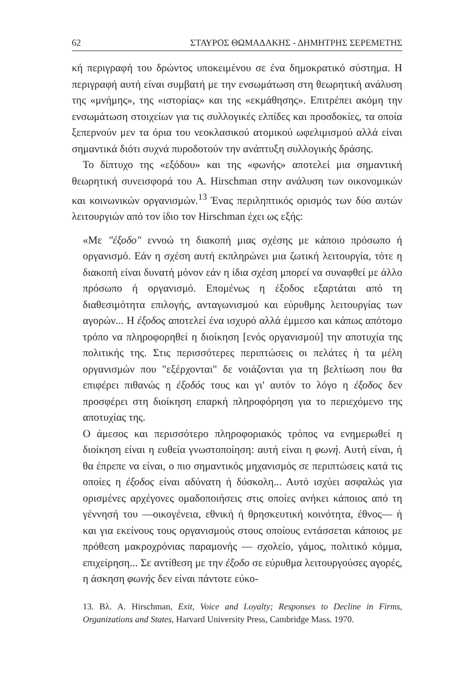62 ΣΤΑΥΡΟΣ ΘΩΜΑΔΑΚΗΣ - ΔΗΜΗΤΡΗΣ ΣΕΡΕΜΕΤΗΣ
κή περιγραφή του δρώντος υποκειμένου σε ένα δημοκρατικό σύστημα. Η περιγραφή αυτή είναι συμβατή με την ενσωμάτωση στη θεωρητική ανάλυση της «μνήμης», της «ιστορίας» και της «εκμάθησης». Επιτρέπει ακόμη την ενσωμάτωση στοιχείων για τις συλλογικές ελπίδες και προσδοκίες, τα οποία ξεπερνούν μεν τα όρια του νεοκλασικού ατομικού ωφελιμισμού αλλά είναι σημαντικά διότι συχνά πυροδοτούν την ανάπτυξη συλλογικής δράσης.
Το δίπτυχο της «εξόδου» και της «φωνής» αποτελεί μια σημαντική θεωρητική συνεισφορά του A. Hirschman στην ανάλυση των οικονομικών και κοινωνικών οργανισμών.<sup>13</sup> Ένας περιληπτικός ορισμός των δύο αυτών λειτουργιών από τον ίδιο τον Hirschman έχει ως εξής:
«Με "έξοδο" εννοώ τη διακοπή μιας σχέσης με κάποιο πρόσωπο ή οργανισμό. Εάν η σχέση αυτή εκπληρώνει μια ζωτική λειτουργία, τότε η διακοπή είναι δυνατή μόνον εάν η ίδια σχέση μπορεί να συναφθεί με άλλο πρόσωπο ή οργανισμό. Επομένως η έξοδος εξαρτάται από τη διαθεσιμότητα επιλογής, ανταγωνισμού και εύρυθμης λειτουργίας των αγορών... Η έξοδος αποτελεί ένα ισχυρό αλλά έμμεσο και κάπως απότομο τρόπο να πληροφορηθεί η διοίκηση [ενός οργανισμού] την αποτυχία της πολιτικής της. Στις περισσότερες περιπτώσεις οι πελάτες ή τα μέλη οργανισμών που "εξέρχονται" δε νοιάζονται για τη βελτίωση που θα επιφέρει πιθανώς η έξοδός τους και γι' αυτόν το λόγο η έξοδος δεν προσφέρει στη διοίκηση επαρκή πληροφόρηση για το περιεχόμενο της αποτυχίας της.
Ο άμεσος και περισσότερο πληροφοριακός τρόπος να ενημερωθεί η διοίκηση είναι η ευθεία γνωστοποίηση: αυτή είναι η φωνή. Αυτή είναι, ή θα έπρεπε να είναι, ο πιο σημαντικός μηχανισμός σε περιπτώσεις κατά τις οποίες η έξοδος είναι αδύνατη ή δύσκολη... Αυτό ισχύει ασφαλώς για ορισμένες αρχέγονες ομαδοποιήσεις στις οποίες ανήκει κάποιος από τη γέννησή του —οικογένεια, εθνική ή θρησκευτική κοινότητα, έθνος— ή και για εκείνους τους οργανισμούς στους οποίους εντάσσεται κάποιος με πρόθεση μακροχρόνιας παραμονής — σχολείο, γάμος, πολιτικό κόμμα, επιχείρηση... Σε αντίθεση με την έξοδο σε εύρυθμα λειτουργούσες αγορές, η άσκηση φωνής δεν είναι πάντοτε εύκο-
13. Βλ. A. Hirschman, Exit, Voice and Loyalty; Responses to Decline in Firms, Organizations and States, Harvard University Press, Cambridge Mass. 1970.